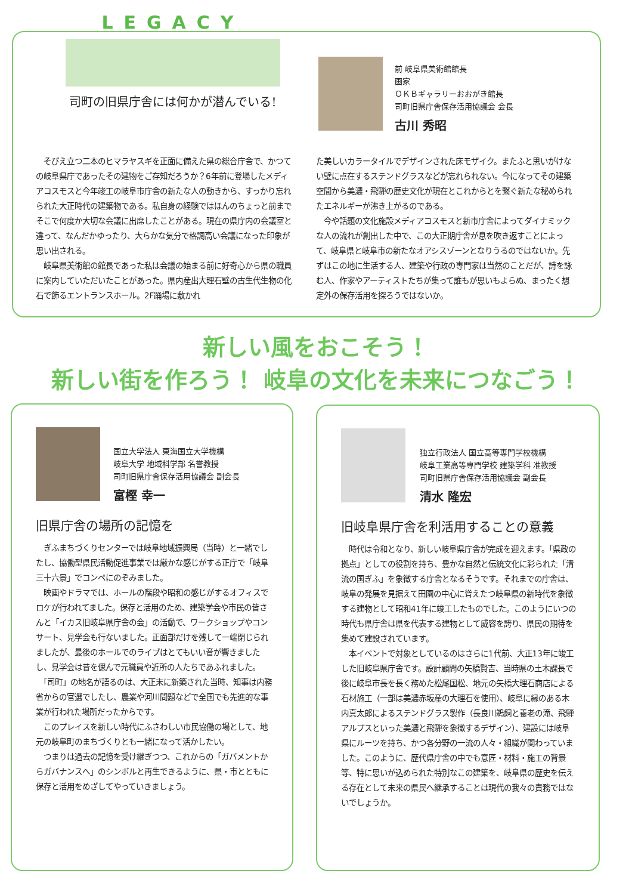LEGACY
司町の旧県庁舎には何かが潜んでいる!
前 岐阜県美術館館長
画家
ＯＫＢギャラリーおおがき館長
司町旧県庁舎保存活用協議会 会長
古川 秀昭
　そびえ立つ二本のヒマラヤスギを正面に備えた県の総合庁舎で、かつての岐阜県庁であったその建物をご存知だろうか？6年前に登場したメディアコスモスと今年竣工の岐阜市庁舎の新たな人の動きから、すっかり忘れられた大正時代の建築物である。私自身の経験ではほんのちょっと前までそこで何度か大切な会議に出席したことがある。現在の県庁内の会議室と違って、なんだかゆったり、大らかな気分で格調高い会議になった印象が思い出される。
　岐阜県美術館の館長であった私は会議の始まる前に好奇心から県の職員に案内していただいたことがあった。県内産出大理石壁の古生代生物の化石で飾るエントランスホール。2F踊場に敷かれ
た美しいカラータイルでデザインされた床モザイク。またふと思いがけない壁に点在するステンドグラスなどが忘れられない。今になってその建築空間から美濃・飛騨の歴史文化が現在とこれからとを繋ぐ新たな秘められたエネルギーが沸き上がるのである。
　今や話題の文化施設メディアコスモスと新市庁舎によってダイナミックな人の流れが創出した中で、この大正期庁舎が息を吹き返すことによって、岐阜県と岐阜市の新たなオアシスゾーンとなりうるのではないか。先ずはこの地に生活する人、建築や行政の専門家は当然のことだが、詩を詠む人、作家やアーティストたちが集って誰もが思いもよらぬ、まったく想定外の保存活用を探ろうではないか。
新しい風をおこそう！
新しい街を作ろう！ 岐阜の文化を未来につなごう！
国立大学法人 東海国立大学機構
岐阜大学 地域科学部 名誉教授
司町旧県庁舎保存活用協議会 副会長
富樫 幸一
旧県庁舎の場所の記憶を
　ぎふまちづくりセンターでは岐阜地域振興局（当時）と一緒でしたし、協働型県民活動促進事業では厳かな感じがする正庁で「岐阜三十六景」でコンペにのぞみました。
　映画やドラマでは、ホールの階段や昭和の感じがするオフィスでロケが行われてました。保存と活用のため、建築学会や市民の皆さんと「イカス旧岐阜県庁舎の会」の活動で、ワークショップやコンサート、見学会も行ないました。正面部だけを残して一端閉じられましたが、最後のホールでのライブはとてもいい音が響きましたし、見学会は昔を偲んで元職員や近所の人たちであふれました。
　「司町」の地名が語るのは、大正末に新築された当時、知事は内務省からの官選でしたし、農業や河川問題などで全国でも先進的な事業が行われた場所だったからです。
　このプレイスを新しい時代にふさわしい市民協働の場として、地元の岐阜町のまちづくりとも一緒になって活かしたい。
　つまりは過去の記憶を受け継ぎつつ、これからの「ガバメントからガバナンスへ」のシンボルと再生できるように、県・市とともに保存と活用をめざしてやっていきましょう。
独立行政法人 国立高等専門学校機構
岐阜工業高等専門学校 建築学科 准教授
司町旧県庁舎保存活用協議会 副会長
清水 隆宏
旧岐阜県庁舎を利活用することの意義
　時代は令和となり、新しい岐阜県庁舎が完成を迎えます。「県政の拠点」としての役割を持ち、豊かな自然と伝統文化に彩られた「清流の国ぎふ」を象徴する庁舎となるそうです。それまでの庁舎は、岐阜の発展を見据えて田園の中心に聳えたつ岐阜県の新時代を象徴する建物として昭和41年に竣工したものでした。このようにいつの時代も県庁舎は県を代表する建物として威容を誇り、県民の期待を集めて建設されています。
　本イベントで対象としているのはさらに1代前、大正13年に竣工した旧岐阜県庁舎です。設計顧問の矢橋賢吉、当時県の土木課長で後に岐阜市長を長く務めた松尾国松、地元の矢橋大理石商店による石材施工（一部は美濃赤坂産の大理石を使用）、岐阜に縁のある木内真太郎によるステンドグラス製作（長良川鵜飼と養老の滝、飛騨アルプスといった美濃と飛騨を象徴するデザイン）、建設には岐阜県にルーツを持ち、かつ各分野の一流の人々・組織が関わっていました。このように、歴代県庁舎の中でも意匠・材料・施工の背景等、特に思いが込められた特別なこの建築を、岐阜県の歴史を伝える存在として未来の県民へ継承することは現代の我々の責務ではないでしょうか。